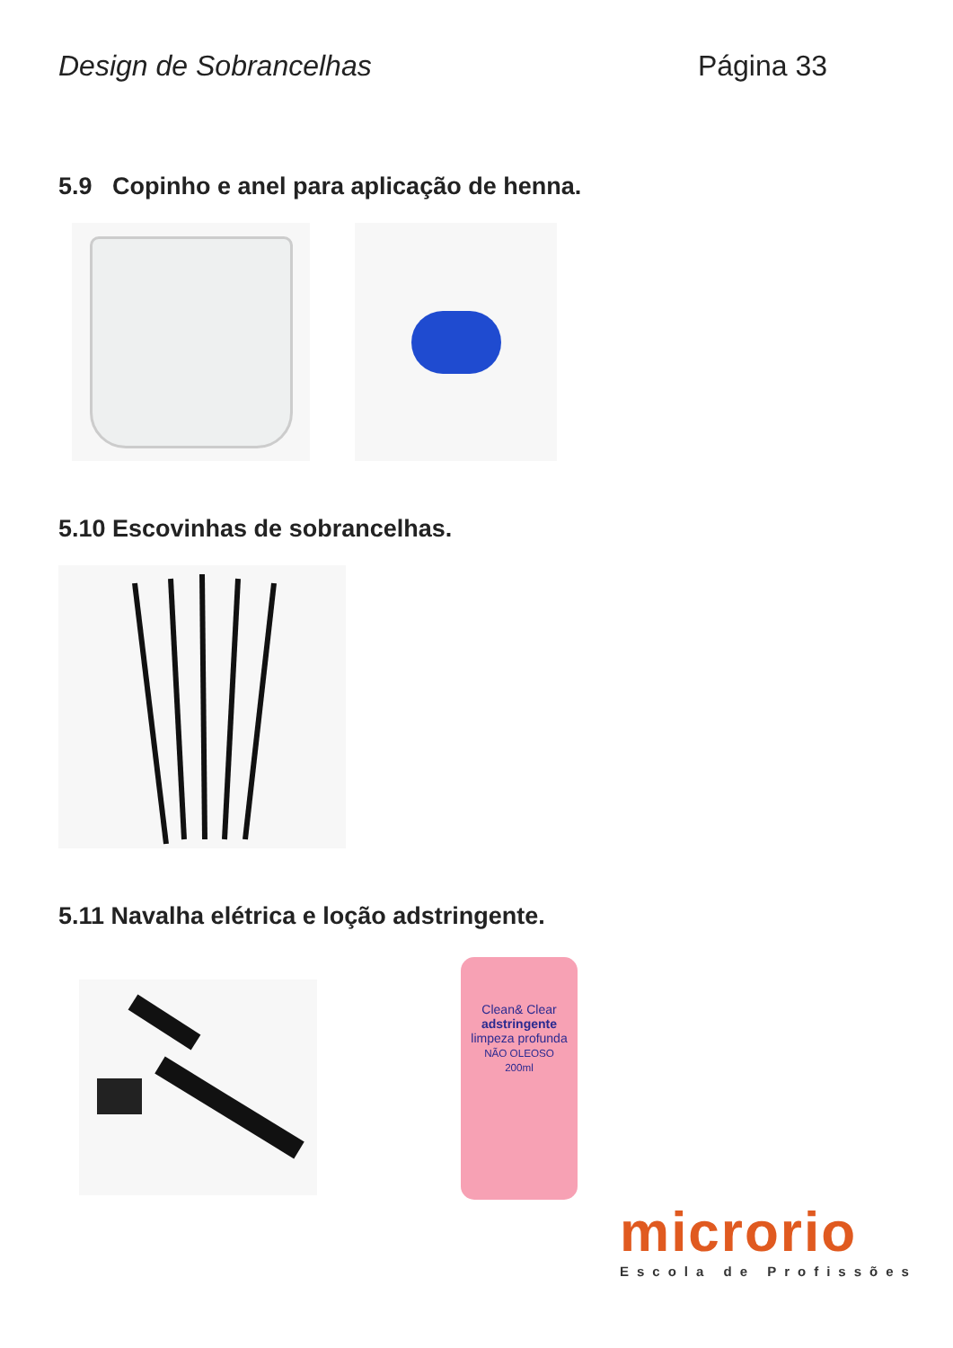Design de Sobrancelhas Página 33
5.9 Copinho e anel para aplicação de henna.
5.10 Escovinhas de sobrancelhas.
5.11 Navalha elétrica e loção adstringente.
Clean& Clear
adstringente
limpeza profunda
NÃO OLEOSO
200ml
microrio
Escola de Profissões